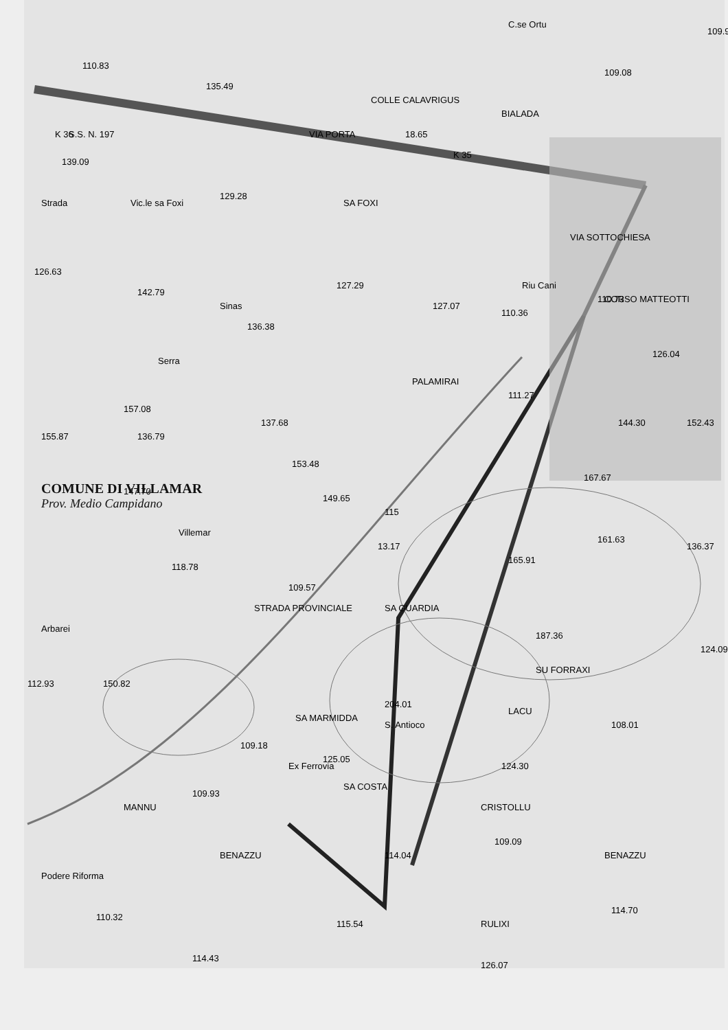SA MARMIDDA
SA GUARDIA
LACU
S. Antioco
SU FORRAXI
PALAMIRAI
SA FOXI
COLLE CALAVRIGUS
C.se Ortu
BIALADA
STRADA PROVINCIALE
CRISTOLLU
BENAZZU
BENAZZU
MANNU
Podere Riforma
SA COSTA
RULIXI
Strada
Vic.le sa Foxi
Serra
Sinas
Villemar
Arbarei
S.S. N. 197
VIA PORTA
VIA SOTTOCHIESA
Riu Cani
CORSO MATTEOTTI
K 36
K 35
Ex Ferrovia
110.83
139.09
135.49
18.65
109.08
109.9
110.36
115
110.73
118.78
109.18
109.93
112.93
110.32
114.43
115.54
126.07
114.70
109.09
114.04
124.30
108.01
124.09
136.37
161.63
187.36
204.01
125.05
149.65
153.48
137.68
136.38
136.79
147.70
157.08
155.87
142.79
126.63
129.28
127.29
127.07
111.27
144.30
152.43
126.04
167.67
165.91
13.17
109.57
150.82
COMUNE DI VILLAMAR
Prov. Medio Campidano